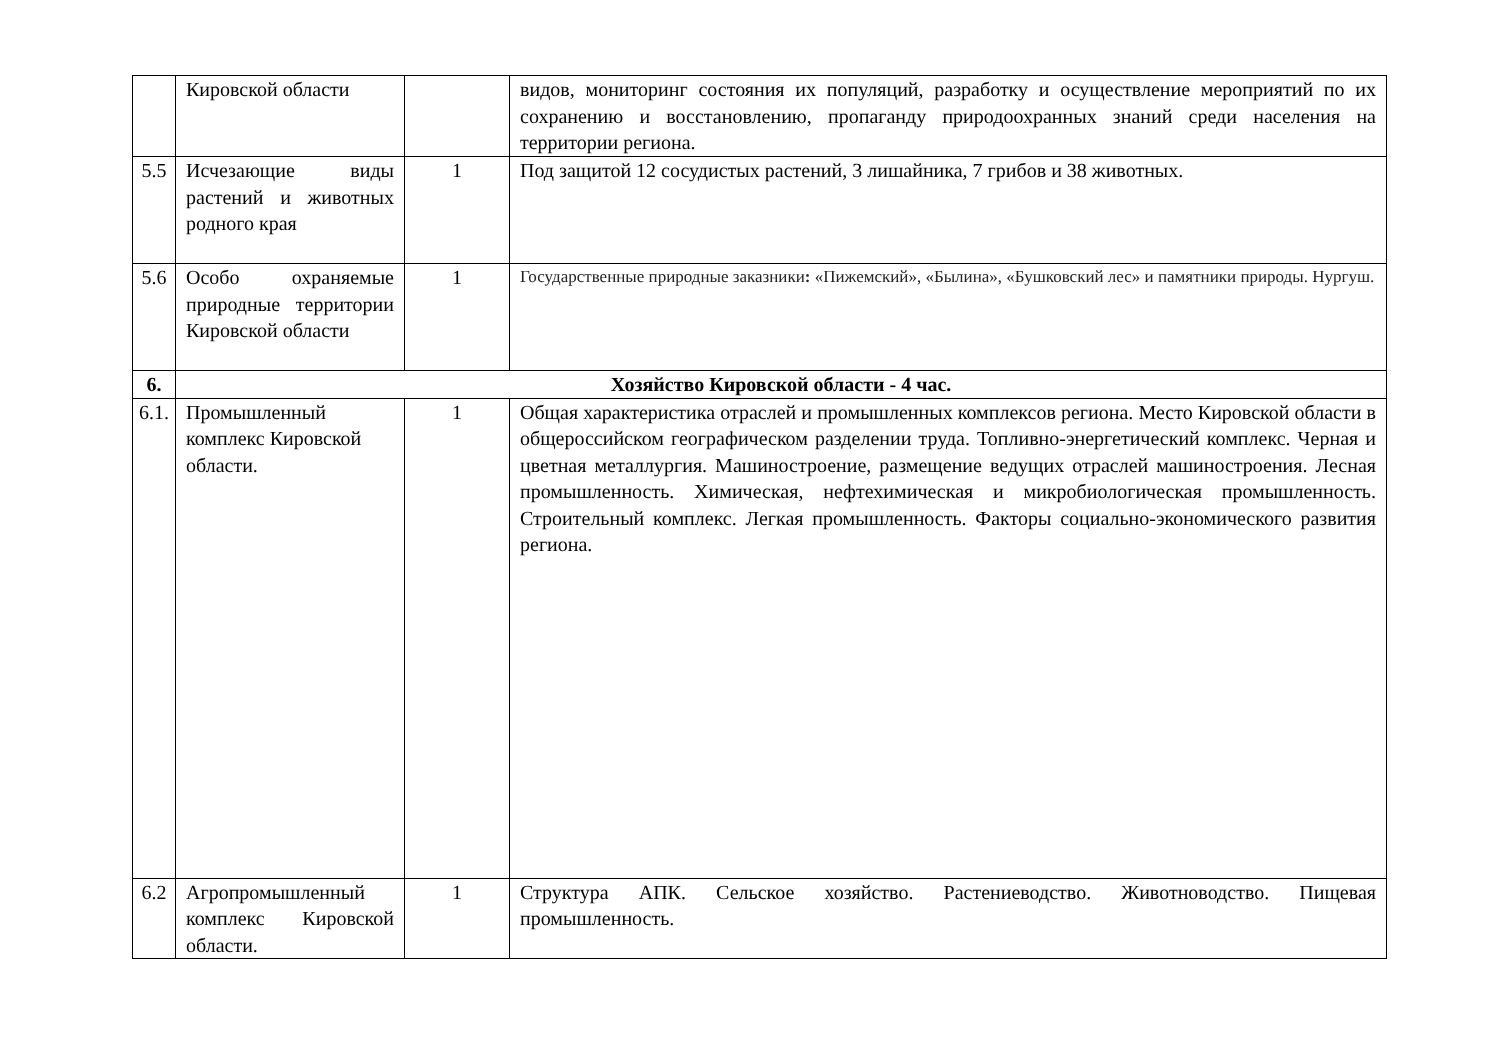| | Кировской области | | видов, мониторинг состояния их популяций, разработку и осуществление мероприятий по их сохранению и восстановлению, пропаганду природоохранных знаний среди населения на территории региона. |
| 5.5 | Исчезающие виды растений и животных родного края | 1 | Под защитой 12 сосудистых растений, 3 лишайника, 7 грибов и 38 животных. |
| 5.6 | Особо охраняемые природные территории Кировской области | 1 | Государственные природные заказники : «Пижемский», «Былина», «Бушковский лес» и памятники природы. Нургуш. |
| 6. | Хозяйство Кировской области - 4 час. | | |
| 6.1. | Промышленный комплекс Кировской области. | 1 | Общая характеристика отраслей и промышленных комплексов региона. Место Кировской области в общероссийском географическом разделении труда. Топливно-энергетический комплекс. Черная и цветная металлургия. Машиностроение, размещение ведущих отраслей машиностроения. Лесная промышленность. Химическая, нефтехимическая и микробиологическая промышленность. Строительный комплекс. Легкая промышленность. Факторы социально-экономического развития региона. |
| 6.2 | Агропромышленный комплекс Кировской области. | 1 | Структура АПК. Сельское хозяйство. Растениеводство. Животноводство. Пищевая промышленность. |